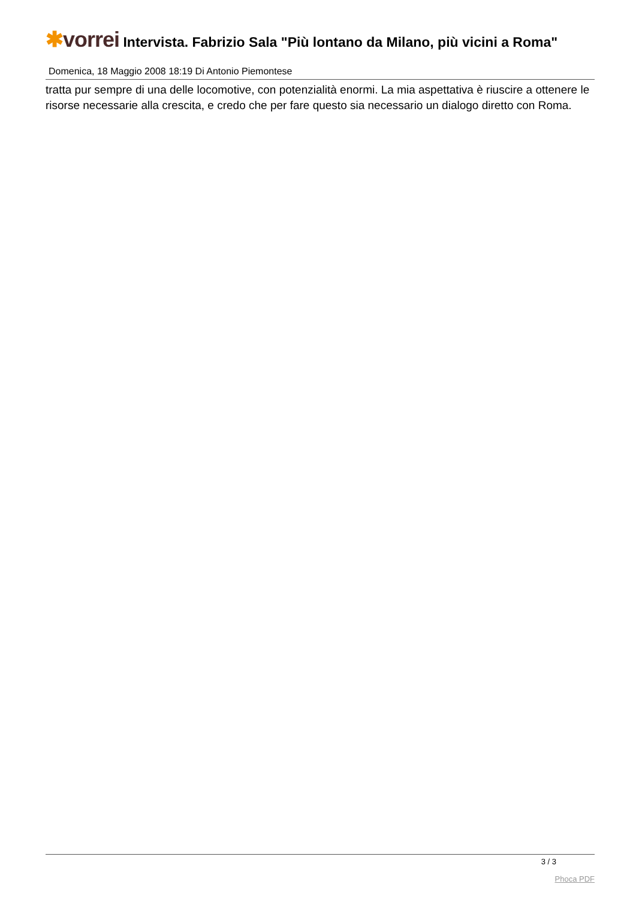✱vorrei Intervista. Fabrizio Sala "Più lontano da Milano, più vicini a Roma"
Domenica, 18 Maggio 2008 18:19 Di Antonio Piemontese
tratta pur sempre di una delle locomotive, con potenzialità enormi. La mia aspettativa è riuscire a ottenere le risorse necessarie alla crescita, e credo che per fare questo sia necessario un dialogo diretto con Roma.
3 / 3
Phoca PDF